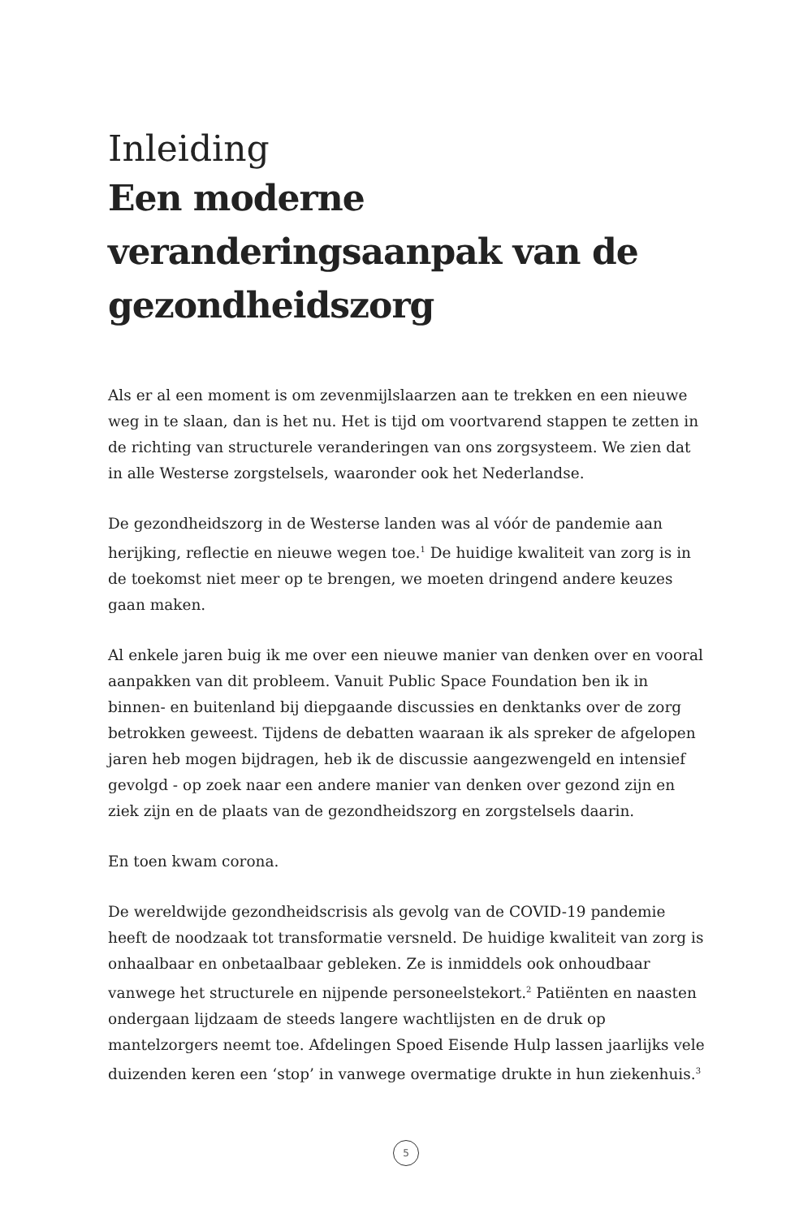Inleiding
Een moderne veranderingsaanpak van de gezondheidszorg
Als er al een moment is om zevenmijlslaarzen aan te trekken en een nieuwe weg in te slaan, dan is het nu. Het is tijd om voortvarend stappen te zetten in de richting van structurele veranderingen van ons zorgsysteem. We zien dat in alle Westerse zorgstelsels, waaronder ook het Nederlandse.
De gezondheidszorg in de Westerse landen was al vóór de pandemie aan herijking, reflectie en nieuwe wegen toe.<sup>1</sup> De huidige kwaliteit van zorg is in de toekomst niet meer op te brengen, we moeten dringend andere keuzes gaan maken.
Al enkele jaren buig ik me over een nieuwe manier van denken over en vooral aanpakken van dit probleem. Vanuit Public Space Foundation ben ik in binnen- en buitenland bij diepgaande discussies en denktanks over de zorg betrokken geweest. Tijdens de debatten waaraan ik als spreker de afgelopen jaren heb mogen bijdragen, heb ik de discussie aangezwengeld en intensief gevolgd - op zoek naar een andere manier van denken over gezond zijn en ziek zijn en de plaats van de gezondheidszorg en zorgstelsels daarin.
En toen kwam corona.
De wereldwijde gezondheidscrisis als gevolg van de COVID-19 pandemie heeft de noodzaak tot transformatie versneld. De huidige kwaliteit van zorg is onhaalbaar en onbetaalbaar gebleken. Ze is inmiddels ook onhoudbaar vanwege het structurele en nijpende personeelstekort.<sup>2</sup> Patiënten en naasten ondergaan lijdzaam de steeds langere wachtlijsten en de druk op mantelzorgers neemt toe. Afdelingen Spoed Eisende Hulp lassen jaarlijks vele duizenden keren een ‘stop’ in vanwege overmatige drukte in hun ziekenhuis.<sup>3</sup>
5